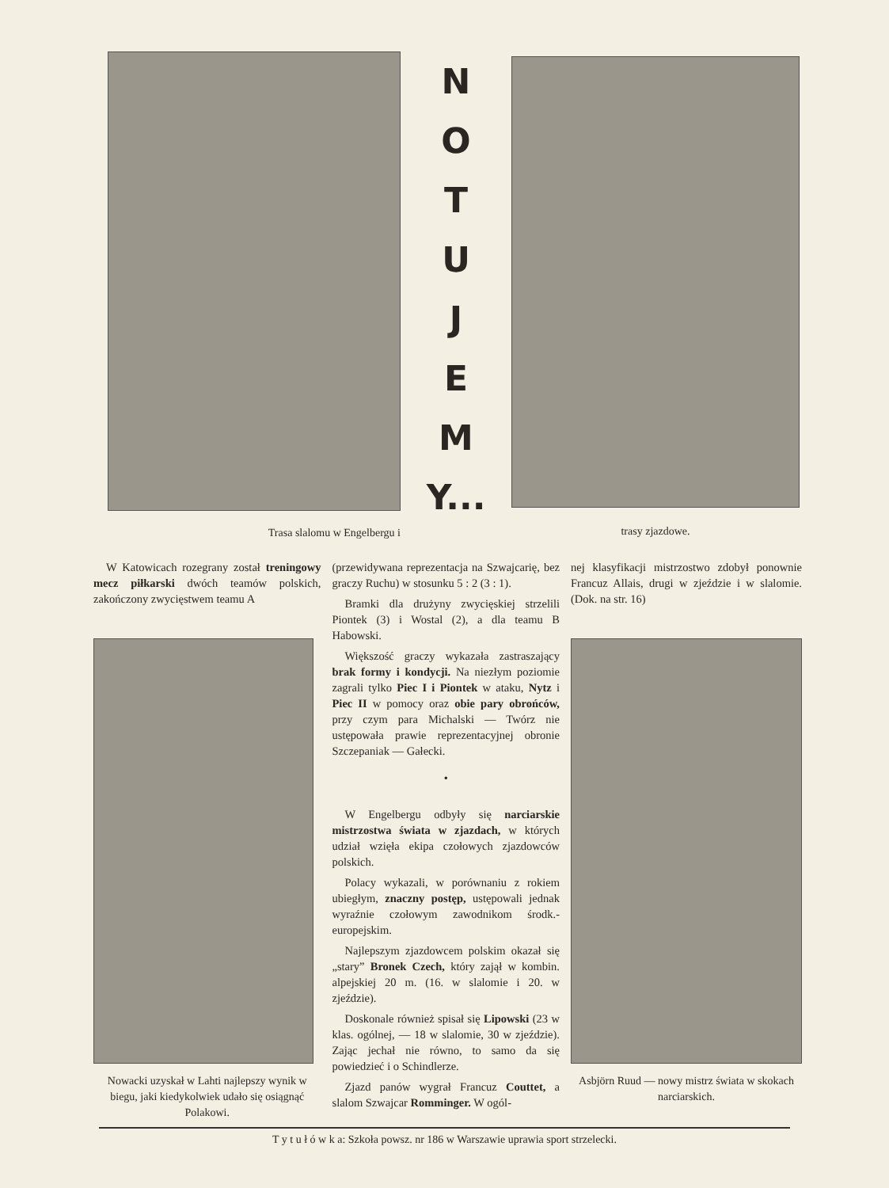Trasa slalomu w Engelbergu i
N
O
T
U
J
E
M
Y...
trasy zjazdowe.
W Katowicach rozegrany został treningowy mecz piłkarski dwóch teamów polskich, zakończony zwycięstwem teamu A
Nowacki uzyskał w Lahti najlepszy wynik w biegu, jaki kiedykolwiek udało się osiągnąć Polakowi.
(przewidywana reprezentacja na Szwajcarię, bez graczy Ruchu) w stosunku 5 : 2 (3 : 1).
Bramki dla drużyny zwycięskiej strzelili Piontek (3) i Wostal (2), a dla teamu B Habowski.
Większość graczy wykazała zastraszający brak formy i kondycji. Na niezłym poziomie zagrali tylko Piec I i Piontek w ataku, Nytz i Piec II w pomocy oraz obie pary obrońców, przy czym para Michalski — Twórz nie ustępowała prawie reprezentacyjnej obronie Szczepaniak — Gałecki.
•
W Engelbergu odbyły się narciarskie mistrzostwa świata w zjazdach, w których udział wzięła ekipa czołowych zjazdowców polskich.
Polacy wykazali, w porównaniu z rokiem ubiegłym, znaczny postęp, ustępowali jednak wyraźnie czołowym zawodnikom środk.-europejskim.
Najlepszym zjazdowcem polskim okazał się „stary” Bronek Czech, który zajął w kombin. alpejskiej 20 m. (16. w slalomie i 20. w zjeździe).
Doskonale również spisał się Lipowski (23 w klas. ogólnej, — 18 w slalomie, 30 w zjeździe). Zając jechał nie równo, to samo da się powiedzieć i o Schindlerze.
Zjazd panów wygrał Francuz Couttet, a slalom Szwajcar Romminger. W ogól-
nej klasyfikacji mistrzostwo zdobył ponownie Francuz Allais, drugi w zjeździe i w slalomie. (Dok. na str. 16)
Asbjörn Ruud — nowy mistrz świata w skokach narciarskich.
T y t u ł ó w k a: Szkoła powsz. nr 186 w Warszawie uprawia sport strzelecki.